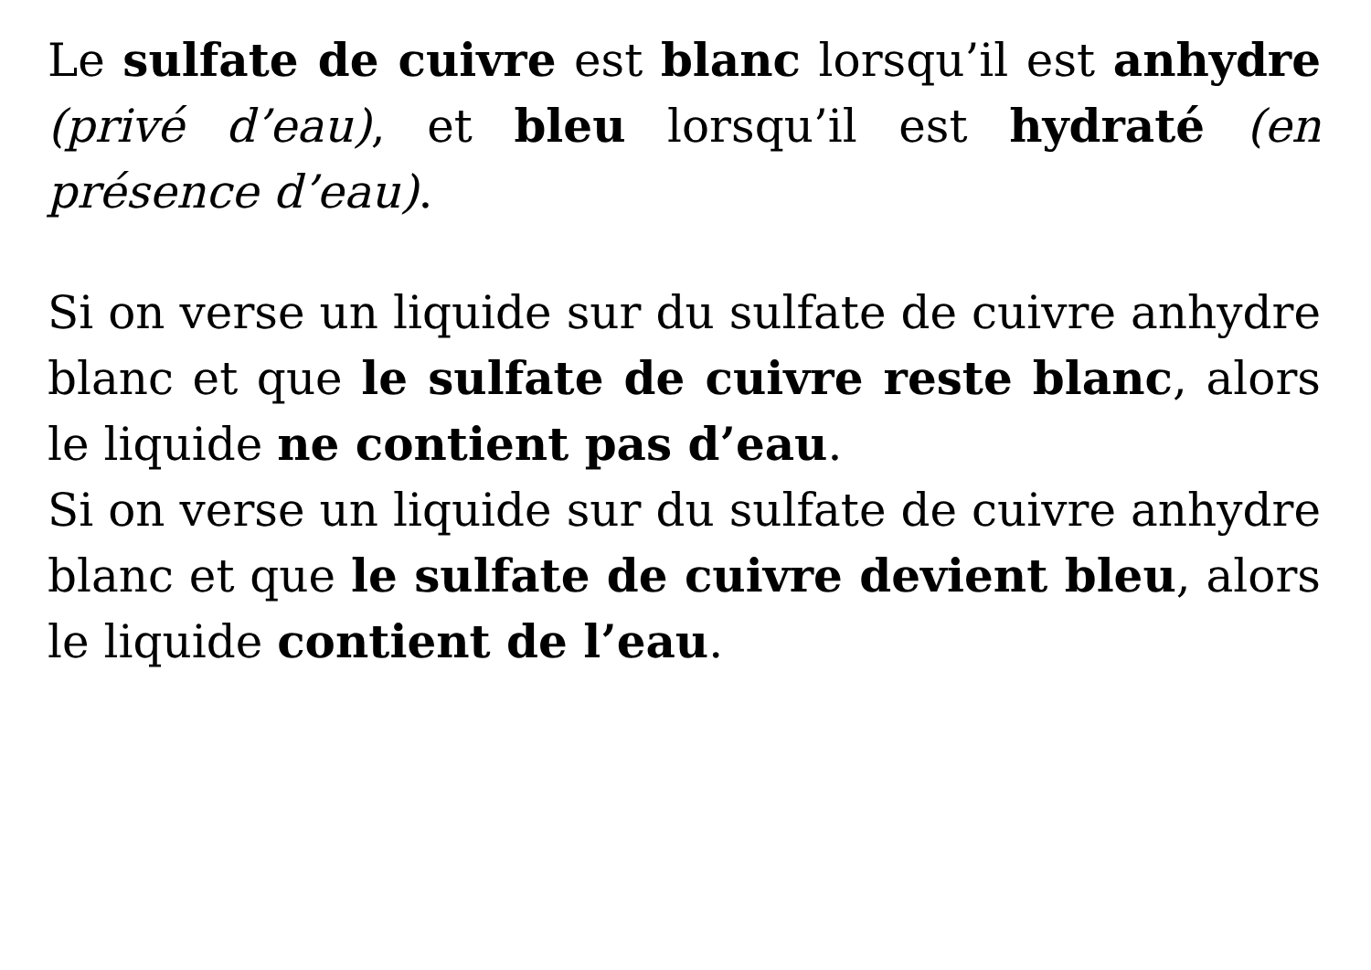Le sulfate de cuivre est blanc lorsqu’il est anhydre (privé d’eau), et bleu lorsqu’il est hydraté (en présence d’eau).
Si on verse un liquide sur du sulfate de cuivre anhydre blanc et que le sulfate de cuivre reste blanc, alors le liquide ne contient pas d’eau.
Si on verse un liquide sur du sulfate de cuivre anhydre blanc et que le sulfate de cuivre devient bleu, alors le liquide contient de l’eau.